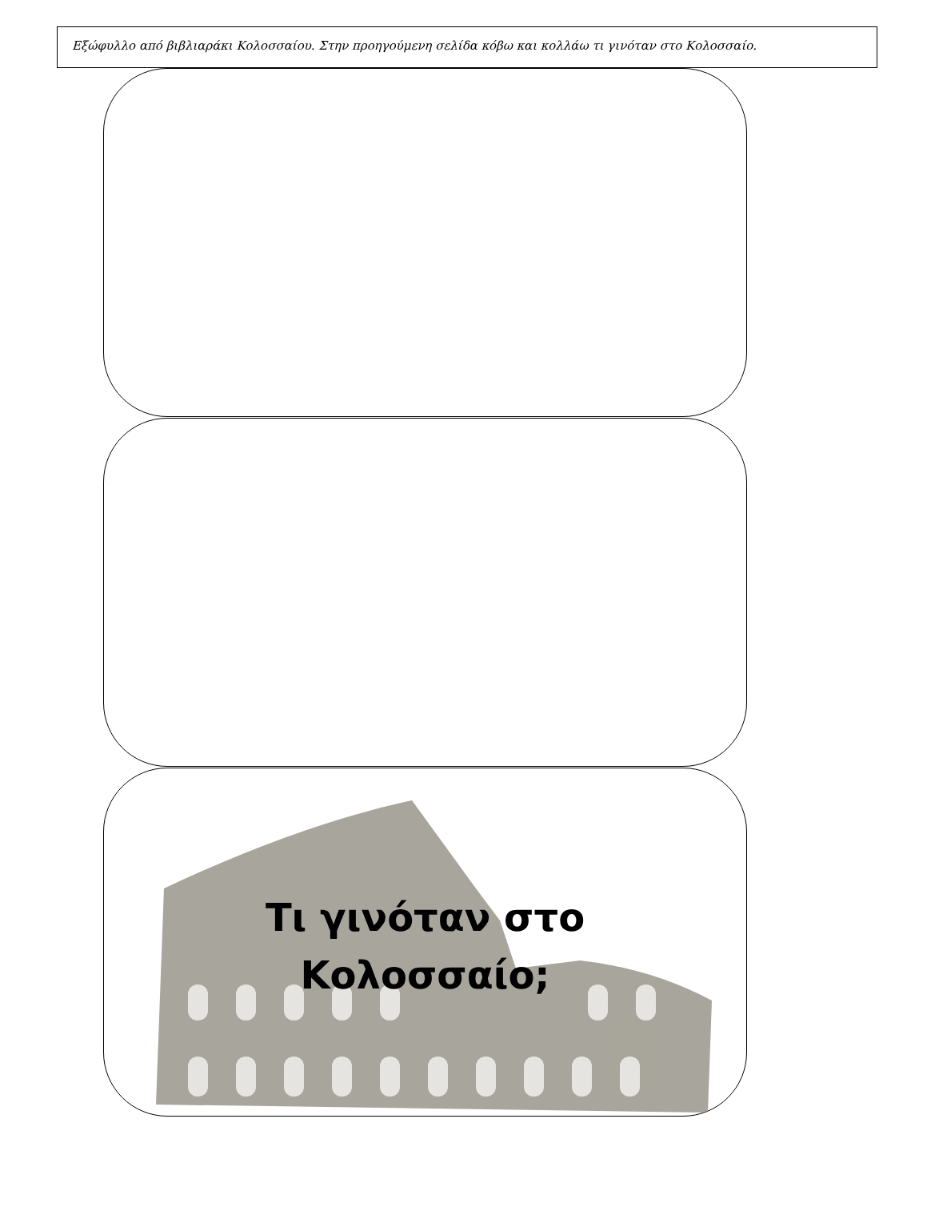Εξώφυλλο από βιβλιαράκι Κολοσσαίου. Στην προηγούμενη σελίδα κόβω και κολλάω τι γινόταν στο Κολοσσαίο.
Τι γινόταν στο
Κολοσσαίο;